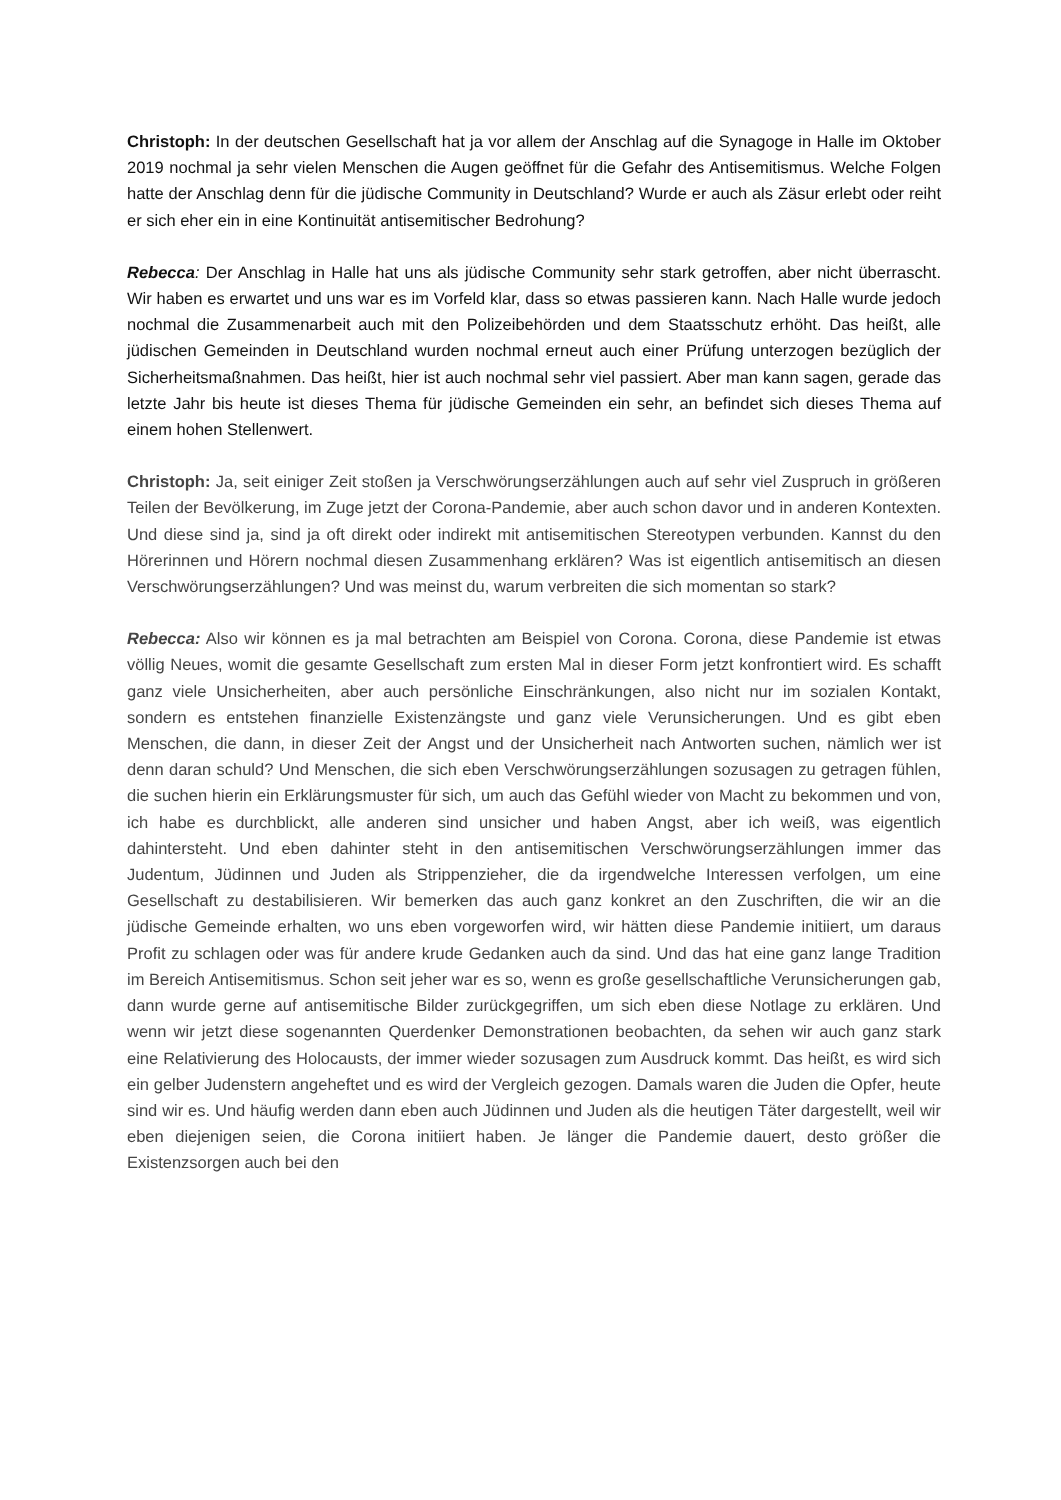Christoph: In der deutschen Gesellschaft hat ja vor allem der Anschlag auf die Synagoge in Halle im Oktober 2019 nochmal ja sehr vielen Menschen die Augen geöffnet für die Gefahr des Antisemitismus. Welche Folgen hatte der Anschlag denn für die jüdische Community in Deutschland? Wurde er auch als Zäsur erlebt oder reiht er sich eher ein in eine Kontinuität antisemitischer Bedrohung?
Rebecca: Der Anschlag in Halle hat uns als jüdische Community sehr stark getroffen, aber nicht überrascht. Wir haben es erwartet und uns war es im Vorfeld klar, dass so etwas passieren kann. Nach Halle wurde jedoch nochmal die Zusammenarbeit auch mit den Polizeibehörden und dem Staatsschutz erhöht. Das heißt, alle jüdischen Gemeinden in Deutschland wurden nochmal erneut auch einer Prüfung unterzogen bezüglich der Sicherheitsmaßnahmen. Das heißt, hier ist auch nochmal sehr viel passiert. Aber man kann sagen, gerade das letzte Jahr bis heute ist dieses Thema für jüdische Gemeinden ein sehr, an befindet sich dieses Thema auf einem hohen Stellenwert.
Christoph: Ja, seit einiger Zeit stoßen ja Verschwörungserzählungen auch auf sehr viel Zuspruch in größeren Teilen der Bevölkerung, im Zuge jetzt der Corona-Pandemie, aber auch schon davor und in anderen Kontexten. Und diese sind ja, sind ja oft direkt oder indirekt mit antisemitischen Stereotypen verbunden. Kannst du den Hörerinnen und Hörern nochmal diesen Zusammenhang erklären? Was ist eigentlich antisemitisch an diesen Verschwörungserzählungen? Und was meinst du, warum verbreiten die sich momentan so stark?
Rebecca: Also wir können es ja mal betrachten am Beispiel von Corona. Corona, diese Pandemie ist etwas völlig Neues, womit die gesamte Gesellschaft zum ersten Mal in dieser Form jetzt konfrontiert wird. Es schafft ganz viele Unsicherheiten, aber auch persönliche Einschränkungen, also nicht nur im sozialen Kontakt, sondern es entstehen finanzielle Existenzängste und ganz viele Verunsicherungen. Und es gibt eben Menschen, die dann, in dieser Zeit der Angst und der Unsicherheit nach Antworten suchen, nämlich wer ist denn daran schuld? Und Menschen, die sich eben Verschwörungserzählungen sozusagen zu getragen fühlen, die suchen hierin ein Erklärungsmuster für sich, um auch das Gefühl wieder von Macht zu bekommen und von, ich habe es durchblickt, alle anderen sind unsicher und haben Angst, aber ich weiß, was eigentlich dahintersteht. Und eben dahinter steht in den antisemitischen Verschwörungserzählungen immer das Judentum, Jüdinnen und Juden als Strippenzieher, die da irgendwelche Interessen verfolgen, um eine Gesellschaft zu destabilisieren. Wir bemerken das auch ganz konkret an den Zuschriften, die wir an die jüdische Gemeinde erhalten, wo uns eben vorgeworfen wird, wir hätten diese Pandemie initiiert, um daraus Profit zu schlagen oder was für andere krude Gedanken auch da sind. Und das hat eine ganz lange Tradition im Bereich Antisemitismus. Schon seit jeher war es so, wenn es große gesellschaftliche Verunsicherungen gab, dann wurde gerne auf antisemitische Bilder zurückgegriffen, um sich eben diese Notlage zu erklären. Und wenn wir jetzt diese sogenannten Querdenker Demonstrationen beobachten, da sehen wir auch ganz stark eine Relativierung des Holocausts, der immer wieder sozusagen zum Ausdruck kommt. Das heißt, es wird sich ein gelber Judenstern angeheftet und es wird der Vergleich gezogen. Damals waren die Juden die Opfer, heute sind wir es. Und häufig werden dann eben auch Jüdinnen und Juden als die heutigen Täter dargestellt, weil wir eben diejenigen seien, die Corona initiiert haben. Je länger die Pandemie dauert, desto größer die Existenzsorgen auch bei den